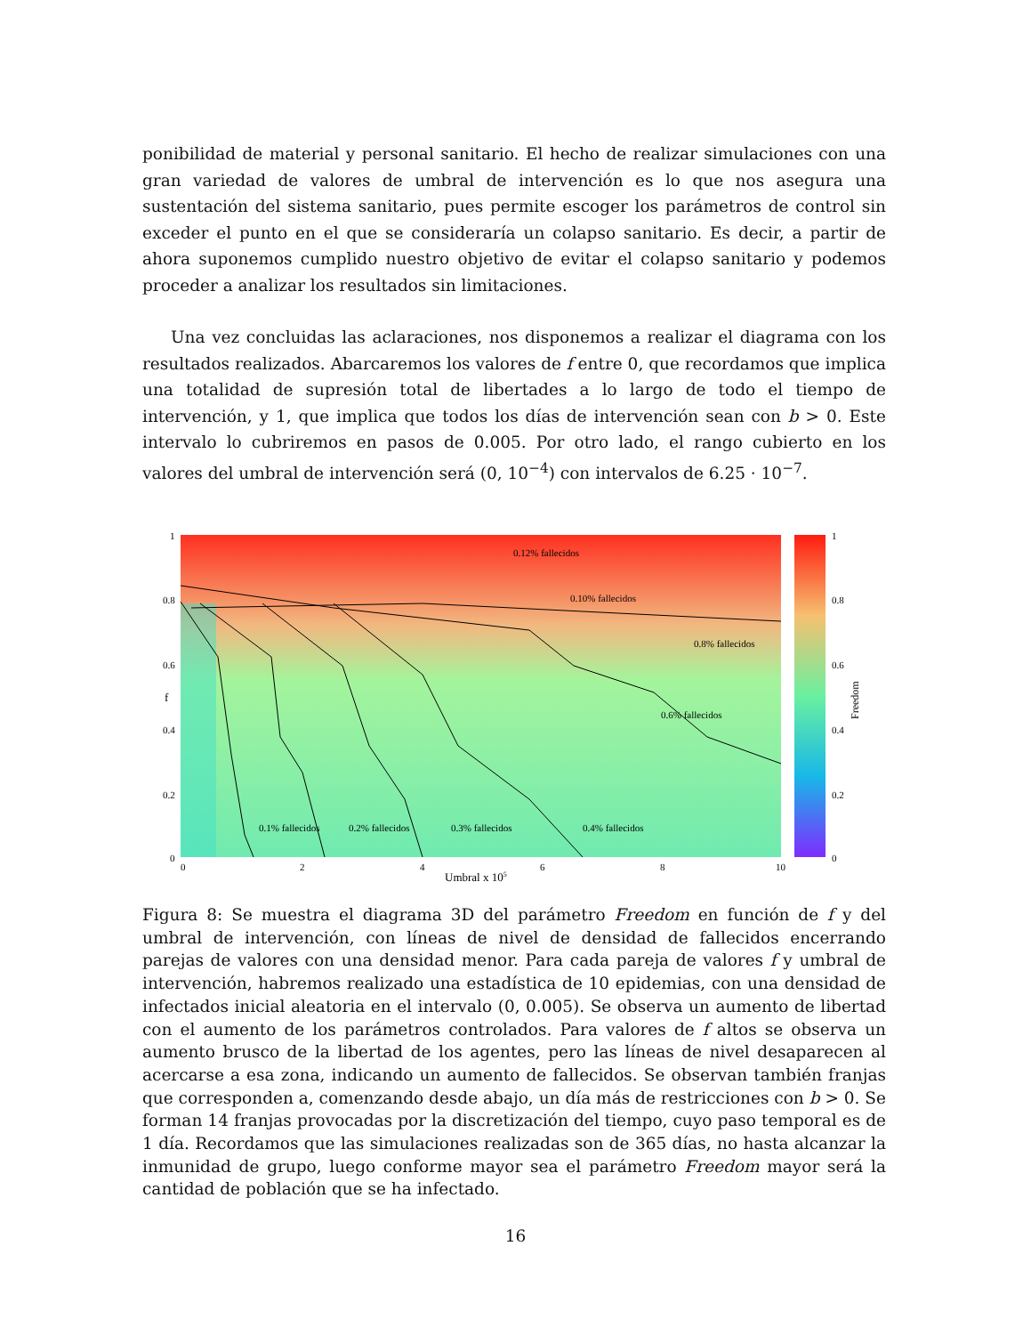ponibilidad de material y personal sanitario. El hecho de realizar simulaciones con una gran variedad de valores de umbral de intervención es lo que nos asegura una sustentación del sistema sanitario, pues permite escoger los parámetros de control sin exceder el punto en el que se consideraría un colapso sanitario. Es decir, a partir de ahora suponemos cumplido nuestro objetivo de evitar el colapso sanitario y podemos proceder a analizar los resultados sin limitaciones.
Una vez concluidas las aclaraciones, nos disponemos a realizar el diagrama con los resultados realizados. Abarcaremos los valores de f entre 0, que recordamos que implica una totalidad de supresión total de libertades a lo largo de todo el tiempo de intervención, y 1, que implica que todos los días de intervención sean con b > 0. Este intervalo lo cubriremos en pasos de 0.005. Por otro lado, el rango cubierto en los valores del umbral de intervención será (0, 10<sup>−4</sup>) con intervalos de 6.25 · 10<sup>−7</sup>.
1
0.8
0.6
0.4
0.2
0
0
2
4
6
8
10
Umbral x 105
f
1
0.8
0.6
0.4
0.2
0
Freedom
0.12% fallecidos
0.10% fallecidos
0.8% fallecidos
0.6% fallecidos
0.1% fallecidos
0.2% fallecidos
0.3% fallecidos
0.4% fallecidos
Figura 8: Se muestra el diagrama 3D del parámetro Freedom en función de f y del umbral de intervención, con líneas de nivel de densidad de fallecidos encerrando parejas de valores con una densidad menor. Para cada pareja de valores f y umbral de intervención, habremos realizado una estadística de 10 epidemias, con una densidad de infectados inicial aleatoria en el intervalo (0, 0.005). Se observa un aumento de libertad con el aumento de los parámetros controlados. Para valores de f altos se observa un aumento brusco de la libertad de los agentes, pero las líneas de nivel desaparecen al acercarse a esa zona, indicando un aumento de fallecidos. Se observan también franjas que corresponden a, comenzando desde abajo, un día más de restricciones con b > 0. Se forman 14 franjas provocadas por la discretización del tiempo, cuyo paso temporal es de 1 día. Recordamos que las simulaciones realizadas son de 365 días, no hasta alcanzar la inmunidad de grupo, luego conforme mayor sea el parámetro Freedom mayor será la cantidad de población que se ha infectado.
16